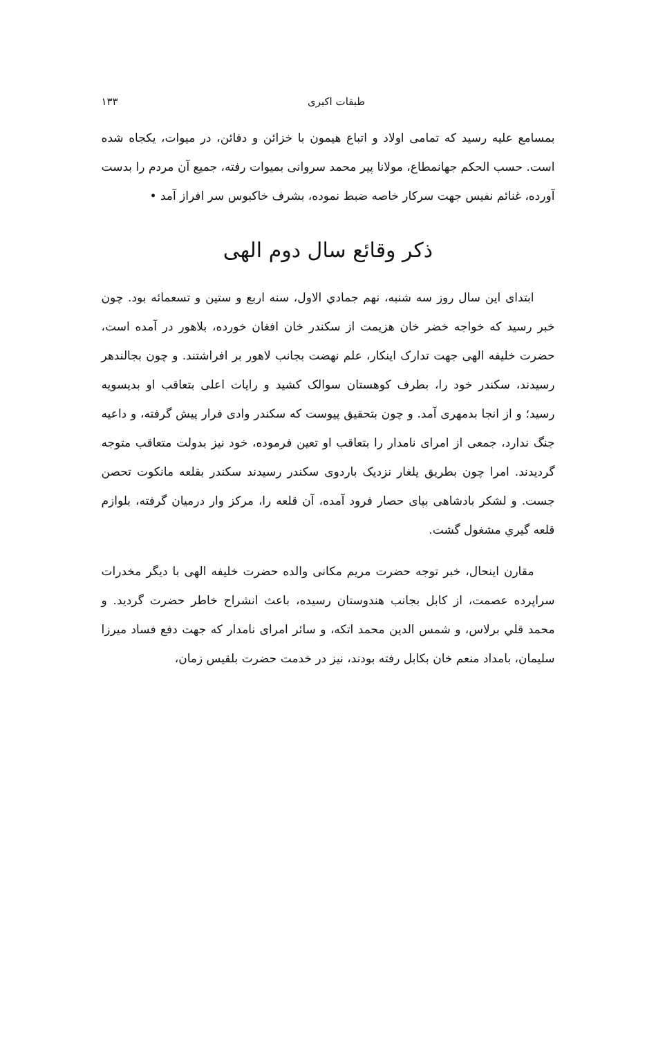طبقات اکبری ۱۳۳
بمسامع علیه رسید که تمامی اولاد و اتباع هیمون با خزائن و دفائن، در میوات، یکجاه شده است. حسب الحکم جهانمطاع، مولانا پیر محمد سروانی بمیوات رفته، جمیع آن مردم را بدست آورده، غنائم نفیس جهت سرکار خاصه ضبط نموده، بشرف خاکبوس سر افراز آمد •
ذکر وقائع سال دوم الهی
ابتدای این سال روز سه شنبه، نهم جمادي الاول، سنه اربع و ستین و تسعمائه بود. چون خبر رسید که خواجه خضر خان هزیمت از سکندر خان افغان خورده، بلاهور در آمده است، حضرت خلیفه الهی جهت تدارک اینکار، علم نهضت بجانب لاهور بر افراشتند. و چون بجالندهر رسیدند، سکندر خود را، بطرف کوهستان سوالک کشید و رایات اعلی بتعاقب او بدیسویه رسید؛ و از انجا بدمهری آمد. و چون بتحقیق پیوست که سکندر وادی فرار پیش گرفته، و داعیه جنگ ندارد، جمعی از امرای نامدار را بتعاقب او تعین فرموده، خود نیز بدولت متعاقب متوجه گردیدند. امرا چون بطریق یلغار نزدیک باردوی سکندر رسیدند سکندر بقلعه مانکوت تحصن جست. و لشکر بادشاهی بپای حصار فرود آمده، آن قلعه را، مرکز وار درمیان گرفته، بلوازم قلعه گیري مشغول گشت.
مقارن اینحال، خبر توجه حضرت مریم مکانی والده حضرت خلیفه الهی با دیگر مخدرات سراپرده عصمت، از کابل بجانب هندوستان رسیده، باعث انشراح خاطر حضرت گردید. و محمد قلي برلاس، و شمس الدین محمد اتکه، و سائر امرای نامدار که جهت دفع فساد میرزا سلیمان، بامداد منعم خان بکابل رفته بودند، نیز در خدمت حضرت بلقیس زمان،